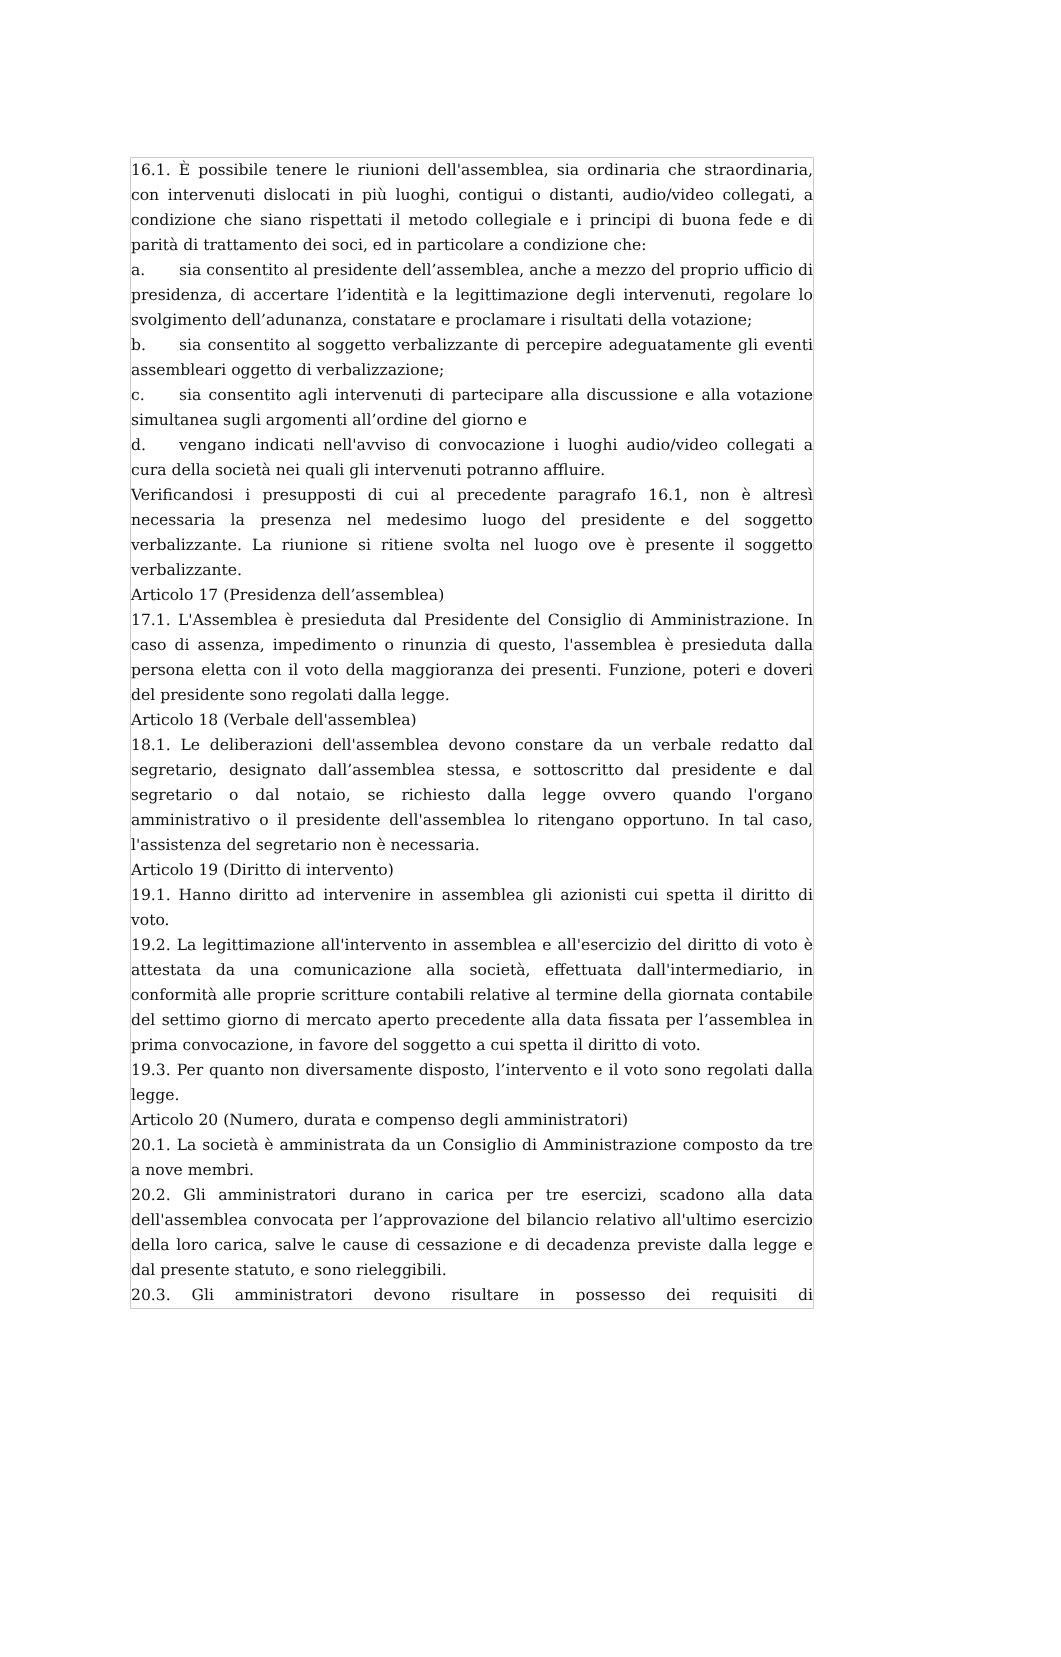16.1. È possibile tenere le riunioni dell'assemblea, sia ordinaria che straordinaria, con intervenuti dislocati in più luoghi, contigui o distanti, audio/video collegati, a condizione che siano rispettati il metodo collegiale e i principi di buona fede e di parità di trattamento dei soci, ed in particolare a condizione che:
a. sia consentito al presidente dell’assemblea, anche a mezzo del proprio ufficio di presidenza, di accertare l’identità e la legittimazione degli intervenuti, regolare lo svolgimento dell’adunanza, constatare e proclamare i risultati della votazione;
b. sia consentito al soggetto verbalizzante di percepire adeguatamente gli eventi assembleari oggetto di verbalizzazione;
c. sia consentito agli intervenuti di partecipare alla discussione e alla votazione simultanea sugli argomenti all’ordine del giorno e
d. vengano indicati nell'avviso di convocazione i luoghi audio/video collegati a cura della società nei quali gli intervenuti potranno affluire.
Verificandosi i presupposti di cui al precedente paragrafo 16.1, non è altresì necessaria la presenza nel medesimo luogo del presidente e del soggetto verbalizzante. La riunione si ritiene svolta nel luogo ove è presente il soggetto verbalizzante.
Articolo 17 (Presidenza dell’assemblea)
17.1. L'Assemblea è presieduta dal Presidente del Consiglio di Amministrazione. In caso di assenza, impedimento o rinunzia di questo, l'assemblea è presieduta dalla persona eletta con il voto della maggioranza dei presenti. Funzione, poteri e doveri del presidente sono regolati dalla legge.
Articolo 18 (Verbale dell'assemblea)
18.1. Le deliberazioni dell'assemblea devono constare da un verbale redatto dal segretario, designato dall’assemblea stessa, e sottoscritto dal presidente e dal segretario o dal notaio, se richiesto dalla legge ovvero quando l'organo amministrativo o il presidente dell'assemblea lo ritengano opportuno. In tal caso, l'assistenza del segretario non è necessaria.
Articolo 19 (Diritto di intervento)
19.1. Hanno diritto ad intervenire in assemblea gli azionisti cui spetta il diritto di voto.
19.2. La legittimazione all'intervento in assemblea e all'esercizio del diritto di voto è attestata da una comunicazione alla società, effettuata dall'intermediario, in conformità alle proprie scritture contabili relative al termine della giornata contabile del settimo giorno di mercato aperto precedente alla data fissata per l’assemblea in prima convocazione, in favore del soggetto a cui spetta il diritto di voto.
19.3. Per quanto non diversamente disposto, l’intervento e il voto sono regolati dalla legge.
Articolo 20 (Numero, durata e compenso degli amministratori)
20.1. La società è amministrata da un Consiglio di Amministrazione composto da tre a nove membri.
20.2. Gli amministratori durano in carica per tre esercizi, scadono alla data dell'assemblea convocata per l’approvazione del bilancio relativo all'ultimo esercizio della loro carica, salve le cause di cessazione e di decadenza previste dalla legge e dal presente statuto, e sono rieleggibili.
20.3. Gli amministratori devono risultare in possesso dei requisiti di